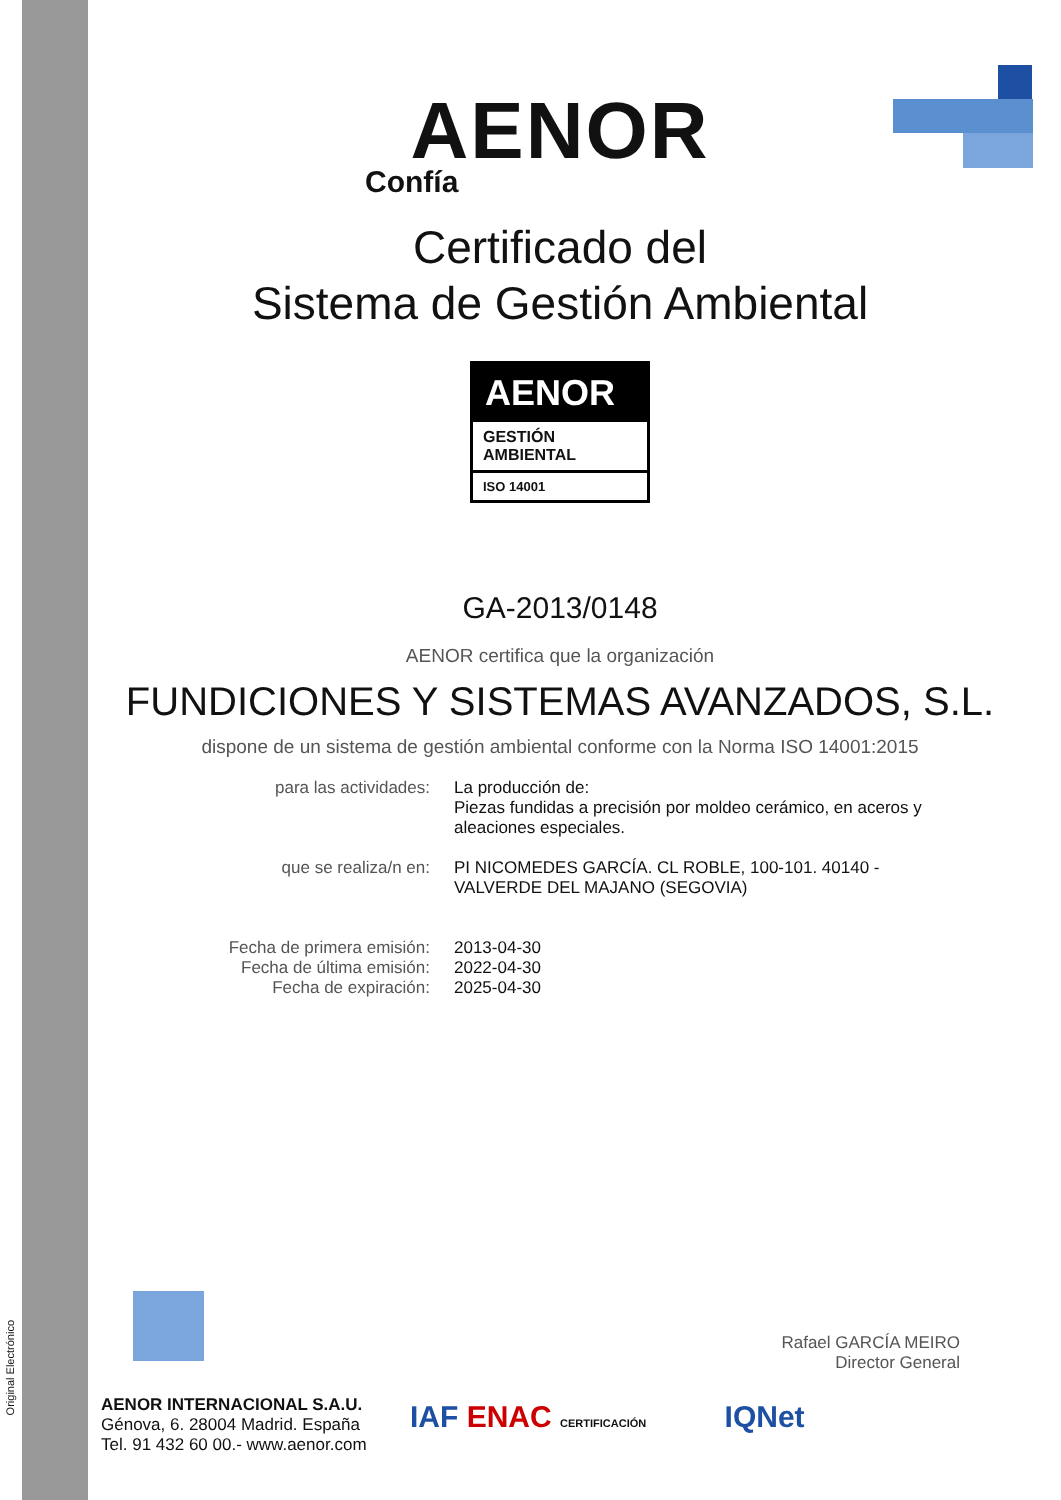Original Electrónico
AENOR
Confía
Certificado del
Sistema de Gestión Ambiental
AENOR
GESTIÓN
AMBIENTAL
ISO 14001
GA-2013/0148
AENOR certifica que la organización
FUNDICIONES Y SISTEMAS AVANZADOS, S.L.
dispone de un sistema de gestión ambiental conforme con la Norma ISO 14001:2015
para las actividades: La producción de:
Piezas fundidas a precisión por moldeo cerámico, en aceros y aleaciones especiales.
que se realiza/n en: PI NICOMEDES GARCÍA. CL ROBLE, 100-101. 40140 - VALVERDE DEL MAJANO (SEGOVIA)
Fecha de primera emisión:
Fecha de última emisión:
Fecha de expiración:
2013-04-30
2022-04-30
2025-04-30
Rafael GARCÍA MEIRO
Director General
AENOR INTERNACIONAL S.A.U.
Génova, 6. 28004 Madrid. España
Tel. 91 432 60 00.- www.aenor.com
IAF ENAC CERTIFICACIÓN IQNet